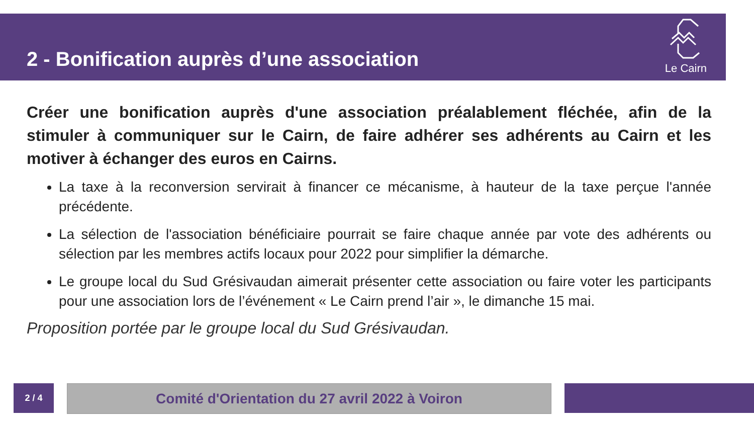2 - Bonification auprès d’une association
Le Cairn
Créer une bonification auprès d'une association préalablement fléchée, afin de la stimuler à communiquer sur le Cairn, de faire adhérer ses adhérents au Cairn et les motiver à échanger des euros en Cairns.
La taxe à la reconversion servirait à financer ce mécanisme, à hauteur de la taxe perçue l'année précédente.
La sélection de l'association bénéficiaire pourrait se faire chaque année par vote des adhérents ou sélection par les membres actifs locaux pour 2022 pour simplifier la démarche.
Le groupe local du Sud Grésivaudan aimerait présenter cette association ou faire voter les participants pour une association lors de l’événement « Le Cairn prend l’air », le dimanche 15 mai.
Proposition portée par le groupe local du Sud Grésivaudan.
2 / 4 Comité d'Orientation du 27 avril 2022 à Voiron